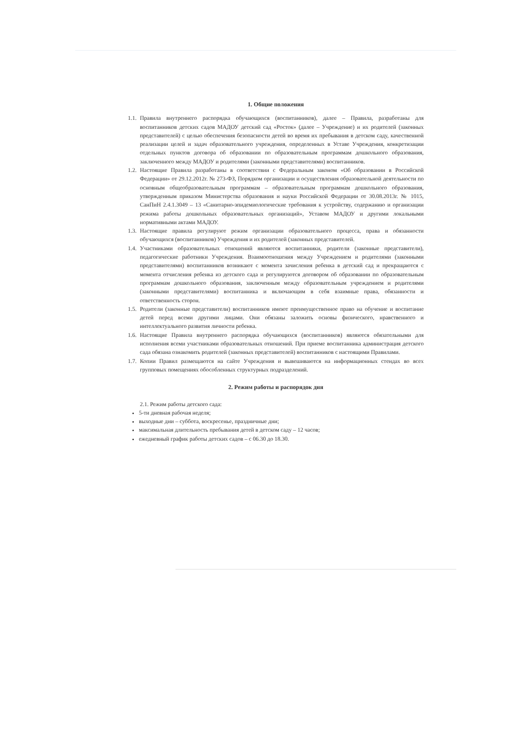1. Общие положения
1.1. Правила внутреннего распорядка обучающихся (воспитанников), далее – Правила, разработаны для воспитанников детских садов МАДОУ детский сад «Росток» (далее – Учреждение) и их родителей (законных представителей) с целью обеспечения безопасности детей во время их пребывания в детском саду, качественной реализации целей и задач образовательного учреждения, определенных в Уставе Учреждения, конкретизации отдельных пунктов договора об образовании по образовательным программам дошкольного образования, заключенного между МАДОУ и родителями (законными представителями) воспитанников.
1.2. Настоящие Правила разработаны в соответствии с Федеральным законом «Об образовании в Российской Федерации» от 29.12.2012г. № 273-ФЗ, Порядком организации и осуществления образовательной деятельности по основным общеобразовательным программам – образовательным программам дошкольного образования, утвержденным приказом Министерства образования и науки Российской Федерации от 30.08.2013г. № 1015, СанПиН 2.4.1.3049 – 13 «Санитарно-эпидемиологические требования к устройству, содержанию и организации режима работы дошкольных образовательных организаций», Уставом МАДОУ и другими локальными нормативными актами МАДОУ.
1.3. Настоящие правила регулируют режим организации образовательного процесса, права и обязанности обучающихся (воспитанников) Учреждения и их родителей (законных представителей.
1.4. Участниками образовательных отношений являются воспитанники, родители (законные представители), педагогические работники Учреждения. Взаимоотношения между Учреждением и родителями (законными представителями) воспитанников возникают с момента зачисления ребенка в детский сад и прекращаются с момента отчисления ребенка из детского сада и регулируются договором об образовании по образовательным программам дошкольного образования, заключенным между образовательным учреждением и родителями (законными представителями) воспитанника и включающим в себя взаимные права, обязанности и ответственность сторон.
1.5. Родители (законные представители) воспитанников имеют преимущественное право на обучение и воспитание детей перед всеми другими лицами. Они обязаны заложить основы физического, нравственного и интеллектуального развития личности ребенка.
1.6. Настоящие Правила внутреннего распорядка обучающихся (воспитанников) являются обязательными для исполнения всеми участниками образовательных отношений. При приеме воспитанника администрация детского сада обязана ознакомить родителей (законных представителей) воспитанников с настоящими Правилами.
1.7. Копии Правил размещаются на сайте Учреждения и вывешиваются на информационных стендах во всех групповых помещениях обособленных структурных подразделений.
2. Режим работы и распорядок дня
2.1. Режим работы детского сада:
5-ти дневная рабочая неделя;
выходные дни – суббота, воскресенье, праздничные дни;
максимальная длительность пребывания детей в детском саду – 12 часов;
ежедневный график работы детских садов – с 06.30 до 18.30.